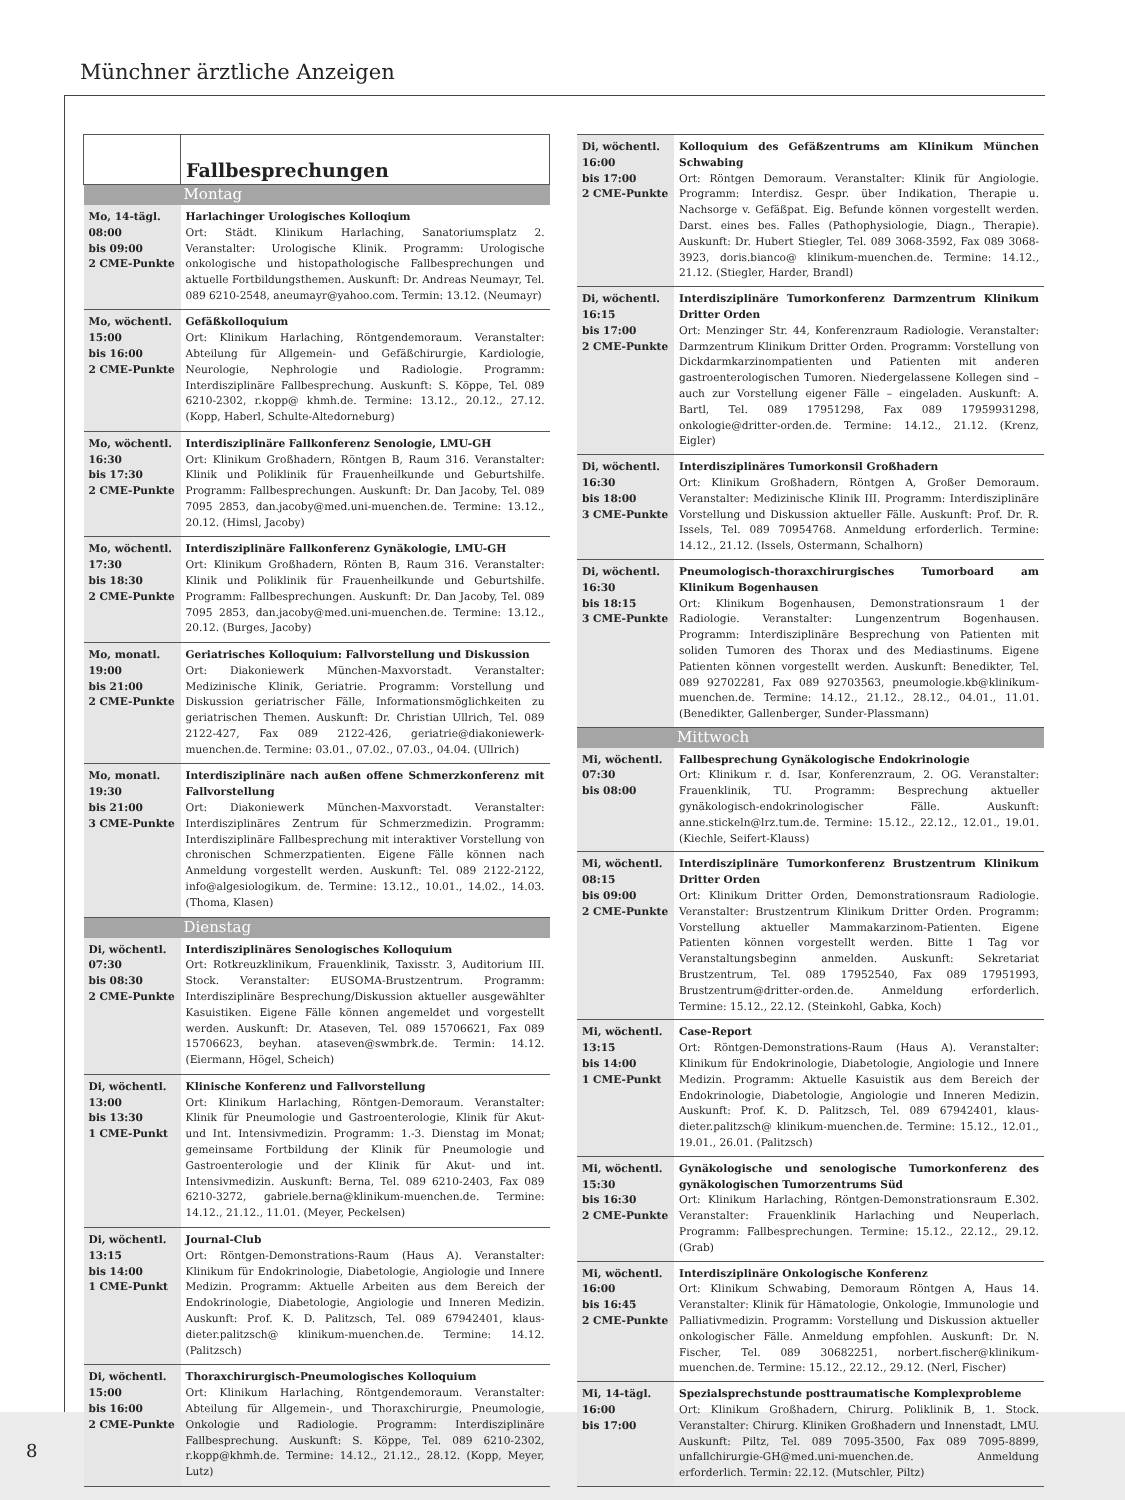Münchner ärztliche Anzeigen
8
| | Fallbesprechungen |
| Montag | |
| Mo, 14-tägl. 08:00 bis 09:00 2 CME-Punkte | Harlachinger Urologisches Kolloqium Ort: Städt. Klinikum Harlaching, Sanatoriumsplatz 2. Veranstalter: Urologische Klinik. Programm: Urologische onkologische und histopathologische Fallbesprechungen und aktuelle Fortbildungsthemen. Auskunft: Dr. Andreas Neumayr, Tel. 089 6210-2548, aneumayr@yahoo.com. Termin: 13.12. (Neumayr) |
| Mo, wöchentl. 15:00 bis 16:00 2 CME-Punkte | Gefäßkolloquium Ort: Klinikum Harlaching, Röntgendemoraum. Veranstalter: Abteilung für Allgemein- und Gefäßchirurgie, Kardiologie, Neurologie, Nephrologie und Radiologie. Programm: Interdisziplinäre Fallbesprechung. Auskunft: S. Köppe, Tel. 089 6210-2302, r.kopp@ khmh.de. Termine: 13.12., 20.12., 27.12. (Kopp, Haberl, Schulte-Altedorneburg) |
| Mo, wöchentl. 16:30 bis 17:30 2 CME-Punkte | Interdisziplinäre Fallkonferenz Senologie, LMU-GH Ort: Klinikum Großhadern, Röntgen B, Raum 316. Veranstalter: Klinik und Poliklinik für Frauenheilkunde und Geburtshilfe. Programm: Fallbesprechungen. Auskunft: Dr. Dan Jacoby, Tel. 089 7095 2853, dan.jacoby@med.uni-muenchen.de. Termine: 13.12., 20.12. (Himsl, Jacoby) |
| Mo, wöchentl. 17:30 bis 18:30 2 CME-Punkte | Interdisziplinäre Fallkonferenz Gynäkologie, LMU-GH Ort: Klinikum Großhadern, Rönten B, Raum 316. Veranstalter: Klinik und Poliklinik für Frauenheilkunde und Geburtshilfe. Programm: Fallbesprechungen. Auskunft: Dr. Dan Jacoby, Tel. 089 7095 2853, dan.jacoby@med.uni-muenchen.de. Termine: 13.12., 20.12. (Burges, Jacoby) |
| Mo, monatl. 19:00 bis 21:00 2 CME-Punkte | Geriatrisches Kolloquium: Fallvorstellung und Diskussion Ort: Diakoniewerk München-Maxvorstadt. Veranstalter: Medizinische Klinik, Geriatrie. Programm: Vorstellung und Diskussion geriatrischer Fälle, Informationsmöglichkeiten zu geriatrischen Themen. Auskunft: Dr. Christian Ullrich, Tel. 089 2122-427, Fax 089 2122-426, geriatrie@diakoniewerk-muenchen.de. Termine: 03.01., 07.02., 07.03., 04.04. (Ullrich) |
| Mo, monatl. 19:30 bis 21:00 3 CME-Punkte | Interdisziplinäre nach außen offene Schmerzkonferenz mit Fallvorstellung Ort: Diakoniewerk München-Maxvorstadt. Veranstalter: Interdisziplinäres Zentrum für Schmerzmedizin. Programm: Interdisziplinäre Fallbesprechung mit interaktiver Vorstellung von chronischen Schmerzpatienten. Eigene Fälle können nach Anmeldung vorgestellt werden. Auskunft: Tel. 089 2122-2122, info@algesiologikum. de. Termine: 13.12., 10.01., 14.02., 14.03. (Thoma, Klasen) |
| Dienstag | |
| Di, wöchentl. 07:30 bis 08:30 2 CME-Punkte | Interdisziplinäres Senologisches Kolloquium Ort: Rotkreuzklinikum, Frauenklinik, Taxisstr. 3, Auditorium III. Stock. Veranstalter: EUSOMA-Brustzentrum. Programm: Interdisziplinäre Besprechung/Diskussion aktueller ausgewählter Kasuistiken. Eigene Fälle können angemeldet und vorgestellt werden. Auskunft: Dr. Ataseven, Tel. 089 15706621, Fax 089 15706623, beyhan. ataseven@swmbrk.de. Termin: 14.12. (Eiermann, Högel, Scheich) |
| Di, wöchentl. 13:00 bis 13:30 1 CME-Punkt | Klinische Konferenz und Fallvorstellung Ort: Klinikum Harlaching, Röntgen-Demoraum. Veranstalter: Klinik für Pneumologie und Gastroenterologie, Klinik für Akut- und Int. Intensivmedizin. Programm: 1.-3. Dienstag im Monat; gemeinsame Fortbildung der Klinik für Pneumologie und Gastroenterologie und der Klinik für Akut- und int. Intensivmedizin. Auskunft: Berna, Tel. 089 6210-2403, Fax 089 6210-3272, gabriele.berna@klinikum-muenchen.de. Termine: 14.12., 21.12., 11.01. (Meyer, Peckelsen) |
| Di, wöchentl. 13:15 bis 14:00 1 CME-Punkt | Journal-Club Ort: Röntgen-Demonstrations-Raum (Haus A). Veranstalter: Klinikum für Endokrinologie, Diabetologie, Angiologie und Innere Medizin. Programm: Aktuelle Arbeiten aus dem Bereich der Endokrinologie, Diabetologie, Angiologie und Inneren Medizin. Auskunft: Prof. K. D. Palitzsch, Tel. 089 67942401, klaus-dieter.palitzsch@ klinikum-muenchen.de. Termine: 14.12. (Palitzsch) |
| Di, wöchentl. 15:00 bis 16:00 2 CME-Punkte | Thoraxchirurgisch-Pneumologisches Kolloquium Ort: Klinikum Harlaching, Röntgendemoraum. Veranstalter: Abteilung für Allgemein-, und Thoraxchirurgie, Pneumologie, Onkologie und Radiologie. Programm: Interdisziplinäre Fallbesprechung. Auskunft: S. Köppe, Tel. 089 6210-2302, r.kopp@khmh.de. Termine: 14.12., 21.12., 28.12. (Kopp, Meyer, Lutz) |
| Di, wöchentl. 16:00 bis 17:00 2 CME-Punkte | Kolloquium des Gefäßzentrums am Klinikum München Schwabing Ort: Röntgen Demoraum. Veranstalter: Klinik für Angiologie. Programm: Interdisz. Gespr. über Indikation, Therapie u. Nachsorge v. Gefäßpat. Eig. Befunde können vorgestellt werden. Darst. eines bes. Falles (Pathophysiologie, Diagn., Therapie). Auskunft: Dr. Hubert Stiegler, Tel. 089 3068-3592, Fax 089 3068-3923, doris.bianco@ klinikum-muenchen.de. Termine: 14.12., 21.12. (Stiegler, Harder, Brandl) |
| Di, wöchentl. 16:15 bis 17:00 2 CME-Punkte | Interdisziplinäre Tumorkonferenz Darmzentrum Klinikum Dritter Orden Ort: Menzinger Str. 44, Konferenzraum Radiologie. Veranstalter: Darmzentrum Klinikum Dritter Orden. Programm: Vorstellung von Dickdarmkarzinompatienten und Patienten mit anderen gastroenterologischen Tumoren. Niedergelassene Kollegen sind – auch zur Vorstellung eigener Fälle – eingeladen. Auskunft: A. Bartl, Tel. 089 17951298, Fax 089 17959931298, onkologie@dritter-orden.de. Termine: 14.12., 21.12. (Krenz, Eigler) |
| Di, wöchentl. 16:30 bis 18:00 3 CME-Punkte | Interdisziplinäres Tumorkonsil Großhadern Ort: Klinikum Großhadern, Röntgen A, Großer Demoraum. Veranstalter: Medizinische Klinik III. Programm: Interdisziplinäre Vorstellung und Diskussion aktueller Fälle. Auskunft: Prof. Dr. R. Issels, Tel. 089 70954768. Anmeldung erforderlich. Termine: 14.12., 21.12. (Issels, Ostermann, Schalhorn) |
| Di, wöchentl. 16:30 bis 18:15 3 CME-Punkte | Pneumologisch-thoraxchirurgisches Tumorboard am Klinikum Bogenhausen Ort: Klinikum Bogenhausen, Demonstrationsraum 1 der Radiologie. Veranstalter: Lungenzentrum Bogenhausen. Programm: Interdisziplinäre Besprechung von Patienten mit soliden Tumoren des Thorax und des Mediastinums. Eigene Patienten können vorgestellt werden. Auskunft: Benedikter, Tel. 089 92702281, Fax 089 92703563, pneumologie.kb@klinikum-muenchen.de. Termine: 14.12., 21.12., 28.12., 04.01., 11.01. (Benedikter, Gallenberger, Sunder-Plassmann) |
| Mittwoch | |
| Mi, wöchentl. 07:30 bis 08:00 | Fallbesprechung Gynäkologische Endokrinologie Ort: Klinikum r. d. Isar, Konferenzraum, 2. OG. Veranstalter: Frauenklinik, TU. Programm: Besprechung aktueller gynäkologisch-endokrinologischer Fälle. Auskunft: anne.stickeln@lrz.tum.de. Termine: 15.12., 22.12., 12.01., 19.01. (Kiechle, Seifert-Klauss) |
| Mi, wöchentl. 08:15 bis 09:00 2 CME-Punkte | Interdisziplinäre Tumorkonferenz Brustzentrum Klinikum Dritter Orden Ort: Klinikum Dritter Orden, Demonstrationsraum Radiologie. Veranstalter: Brustzentrum Klinikum Dritter Orden. Programm: Vorstellung aktueller Mammakarzinom-Patienten. Eigene Patienten können vorgestellt werden. Bitte 1 Tag vor Veranstaltungsbeginn anmelden. Auskunft: Sekretariat Brustzentrum, Tel. 089 17952540, Fax 089 17951993, Brustzentrum@dritter-orden.de. Anmeldung erforderlich. Termine: 15.12., 22.12. (Steinkohl, Gabka, Koch) |
| Mi, wöchentl. 13:15 bis 14:00 1 CME-Punkt | Case-Report Ort: Röntgen-Demonstrations-Raum (Haus A). Veranstalter: Klinikum für Endokrinologie, Diabetologie, Angiologie und Innere Medizin. Programm: Aktuelle Kasuistik aus dem Bereich der Endokrinologie, Diabetologie, Angiologie und Inneren Medizin. Auskunft: Prof. K. D. Palitzsch, Tel. 089 67942401, klaus-dieter.palitzsch@ klinikum-muenchen.de. Termine: 15.12., 12.01., 19.01., 26.01. (Palitzsch) |
| Mi, wöchentl. 15:30 bis 16:30 2 CME-Punkte | Gynäkologische und senologische Tumorkonferenz des gynäkologischen Tumorzentrums Süd Ort: Klinikum Harlaching, Röntgen-Demonstrationsraum E.302. Veranstalter: Frauenklinik Harlaching und Neuperlach. Programm: Fallbesprechungen. Termine: 15.12., 22.12., 29.12. (Grab) |
| Mi, wöchentl. 16:00 bis 16:45 2 CME-Punkte | Interdisziplinäre Onkologische Konferenz Ort: Klinikum Schwabing, Demoraum Röntgen A, Haus 14. Veranstalter: Klinik für Hämatologie, Onkologie, Immunologie und Palliativmedizin. Programm: Vorstellung und Diskussion aktueller onkologischer Fälle. Anmeldung empfohlen. Auskunft: Dr. N. Fischer, Tel. 089 30682251, norbert.fischer@klinikum-muenchen.de. Termine: 15.12., 22.12., 29.12. (Nerl, Fischer) |
| Mi, 14-tägl. 16:00 bis 17:00 | Spezialsprechstunde posttraumatische Komplexprobleme Ort: Klinikum Großhadern, Chirurg. Poliklinik B, 1. Stock. Veranstalter: Chirurg. Kliniken Großhadern und Innenstadt, LMU. Auskunft: Piltz, Tel. 089 7095-3500, Fax 089 7095-8899, unfallchirurgie-GH@med.uni-muenchen.de. Anmeldung erforderlich. Termin: 22.12. (Mutschler, Piltz) |